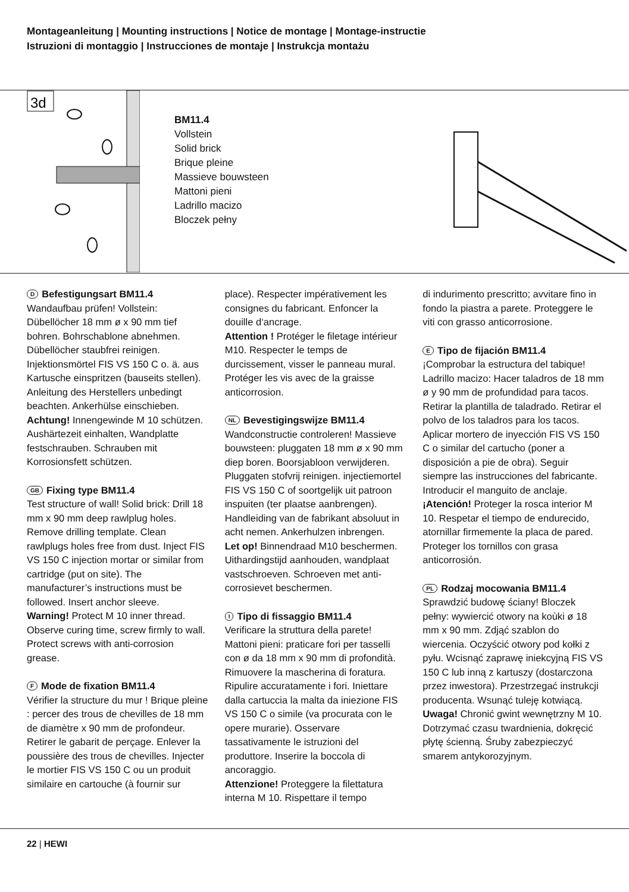Montageanleitung | Mounting instructions | Notice de montage | Montage-instructie
Istruzioni di montaggio | Instrucciones de montaje | Instrukcja montażu
3d
BM11.4
Vollstein
Solid brick
Brique pleine
Massieve bouwsteen
Mattoni pieni
Ladrillo macizo
Bloczek pełny
D Befestigungsart BM11.4
Wandaufbau prüfen! Vollstein: Dübellöcher 18 mm ø x 90 mm tief bohren. Bohrschablone abnehmen. Dübellöcher staubfrei reinigen. Injektionsmörtel FIS VS 150 C o. ä. aus Kartusche einspritzen (bauseits stellen). Anleitung des Herstellers unbedingt beachten. Ankerhülse einschieben.
Achtung! Innengewinde M 10 schützen. Aushärtezeit einhalten, Wandplatte festschrauben. Schrauben mit Korrosionsfett schützen.
GB Fixing type BM11.4
Test structure of wall! Solid brick: Drill 18 mm x 90 mm deep rawlplug holes. Remove drilling template. Clean rawlplugs holes free from dust. Inject FIS VS 150 C injection mortar or similar from cartridge (put on site). The manufacturer’s instructions must be followed. Insert anchor sleeve.
Warning! Protect M 10 inner thread. Observe curing time, screw firmly to wall. Protect screws with anti-corrosion grease.
F Mode de fixation BM11.4
Vérifier la structure du mur ! Brique pleine : percer des trous de chevilles de 18 mm de diamètre x 90 mm de profondeur. Retirer le gabarit de perçage. Enlever la poussière des trous de chevilles. Injecter le mortier FIS VS 150 C ou un produit similaire en cartouche (à fournir sur
place). Respecter impérativement les consignes du fabricant. Enfoncer la douille d‘ancrage.
Attention ! Protéger le filetage intérieur M10. Respecter le temps de durcissement, visser le panneau mural. Protéger les vis avec de la graisse anticorrosion.
NL Bevestigingswijze BM11.4
Wandconstructie controleren! Massieve bouwsteen: pluggaten 18 mm ø x 90 mm diep boren. Boorsjabloon verwijderen. Pluggaten stofvrij reinigen. injectiemortel FIS VS 150 C of soortgelijk uit patroon inspuiten (ter plaatse aanbrengen). Handleiding van de fabrikant absoluut in acht nemen. Ankerhulzen inbrengen.
Let op! Binnendraad M10 beschermen. Uithardingstijd aanhouden, wandplaat vastschroeven. Schroeven met anti-corrosievet beschermen.
I Tipo di fissaggio BM11.4
Verificare la struttura della parete! Mattoni pieni: praticare fori per tasselli con ø da 18 mm x 90 mm di profondità. Rimuovere la mascherina di foratura. Ripulire accuratamente i fori. Iniettare dalla cartuccia la malta da iniezione FIS VS 150 C o simile (va procurata con le opere murarie). Osservare tassativamente le istruzioni del produttore. Inserire la boccola di ancoraggio.
Attenzione! Proteggere la filettatura interna M 10. Rispettare il tempo
di indurimento prescritto; avvitare fino in fondo la piastra a parete. Proteggere le viti con grasso anticorrosione.
E Tipo de fijación BM11.4
¡Comprobar la estructura del tabique! Ladrillo macizo: Hacer taladros de 18 mm ø y 90 mm de profundidad para tacos. Retirar la plantilla de taladrado. Retirar el polvo de los taladros para los tacos. Aplicar mortero de inyección FIS VS 150 C o similar del cartucho (poner a disposición a pie de obra). Seguir siempre las instrucciones del fabricante. Introducir el manguito de anclaje.
¡Atención! Proteger la rosca interior M 10. Respetar el tiempo de endurecido, atornillar firmemente la placa de pared. Proteger los tornillos con grasa anticorrosión.
PL Rodzaj mocowania BM11.4
Sprawdzić budowę ściany! Bloczek pełny: wywiercić otwory na koùki ø 18 mm x 90 mm. Zdjąć szablon do wiercenia. Oczyścić otwory pod kołki z pyłu. Wcisnąć zaprawę iniekcyjną FIS VS 150 C lub inną z kartuszy (dostarczona przez inwestora). Przestrzegać instrukcji producenta. Wsunąć tuleję kotwiącą.
Uwaga! Chronić gwint wewnętrzny M 10. Dotrzymać czasu twardnienia, dokręcić płytę ścienną. Śruby zabezpieczyć smarem antykorozyjnym.
22 | HEWI